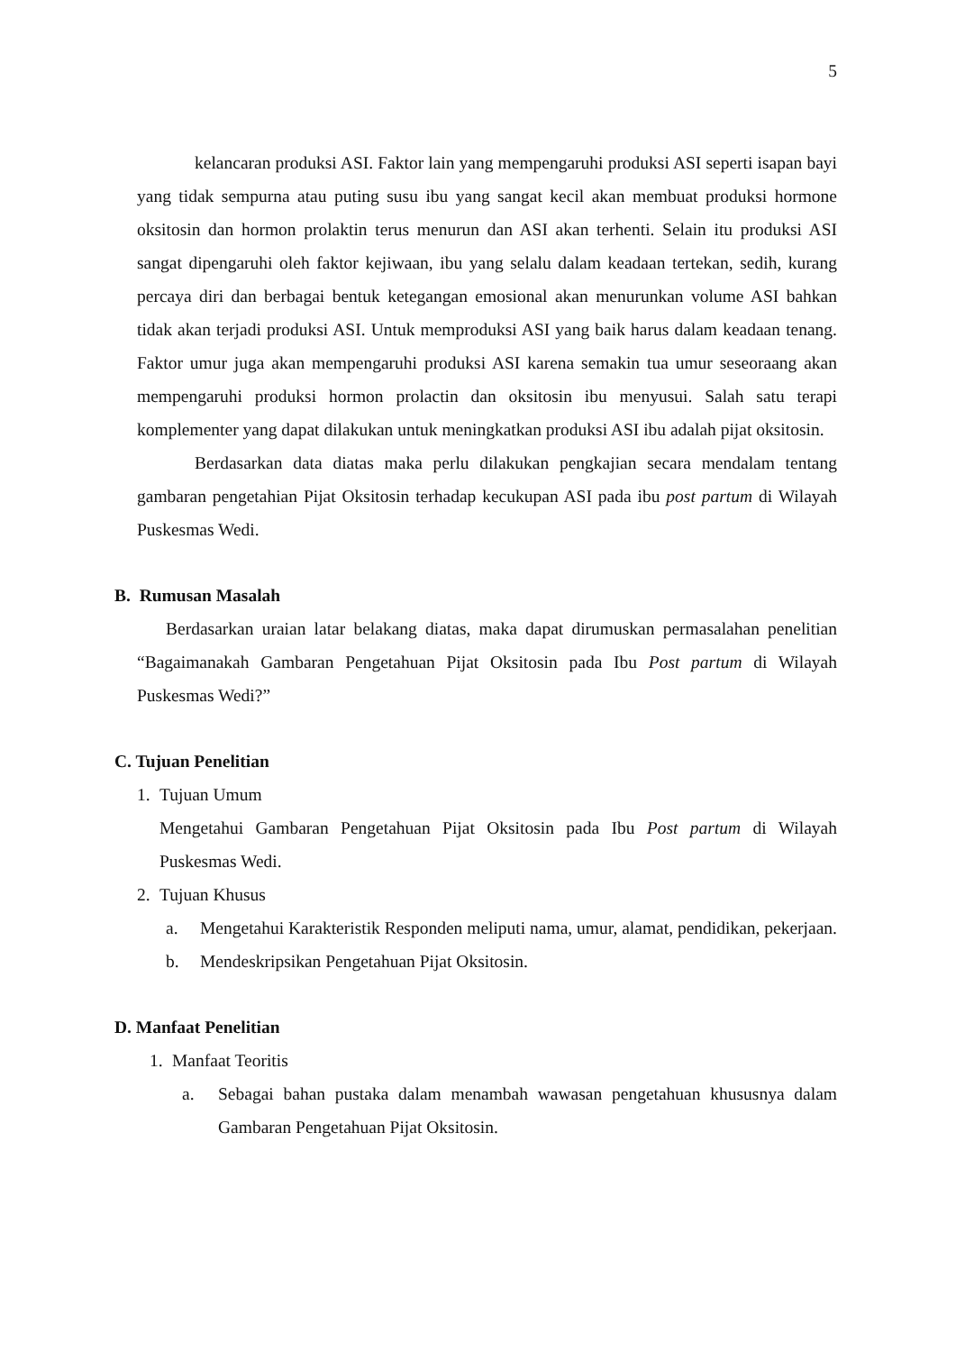5
kelancaran produksi ASI. Faktor lain yang mempengaruhi produksi ASI seperti isapan bayi yang tidak sempurna atau puting susu ibu yang sangat kecil akan membuat produksi hormone oksitosin dan hormon prolaktin terus menurun dan ASI akan terhenti. Selain itu produksi ASI sangat dipengaruhi oleh faktor kejiwaan, ibu yang selalu dalam keadaan tertekan, sedih, kurang percaya diri dan berbagai bentuk ketegangan emosional akan menurunkan volume ASI bahkan tidak akan terjadi produksi ASI. Untuk memproduksi ASI yang baik harus dalam keadaan tenang. Faktor umur juga akan mempengaruhi produksi ASI karena semakin tua umur seseoraang akan mempengaruhi produksi hormon prolactin dan oksitosin ibu menyusui. Salah satu terapi komplementer yang dapat dilakukan untuk meningkatkan produksi ASI ibu adalah pijat oksitosin.
Berdasarkan data diatas maka perlu dilakukan pengkajian secara mendalam tentang gambaran pengetahian Pijat Oksitosin terhadap kecukupan ASI pada ibu post partum di Wilayah Puskesmas Wedi.
B. Rumusan Masalah
Berdasarkan uraian latar belakang diatas, maka dapat dirumuskan permasalahan penelitian “Bagaimanakah Gambaran Pengetahuan Pijat Oksitosin pada Ibu Post partum di Wilayah Puskesmas Wedi?”
C. Tujuan Penelitian
1. Tujuan Umum
Mengetahui Gambaran Pengetahuan Pijat Oksitosin pada Ibu Post partum di Wilayah Puskesmas Wedi.
2. Tujuan Khusus
a. Mengetahui Karakteristik Responden meliputi nama, umur, alamat, pendidikan, pekerjaan.
b. Mendeskripsikan Pengetahuan Pijat Oksitosin.
D. Manfaat Penelitian
1. Manfaat Teoritis
a. Sebagai bahan pustaka dalam menambah wawasan pengetahuan khususnya dalam Gambaran Pengetahuan Pijat Oksitosin.